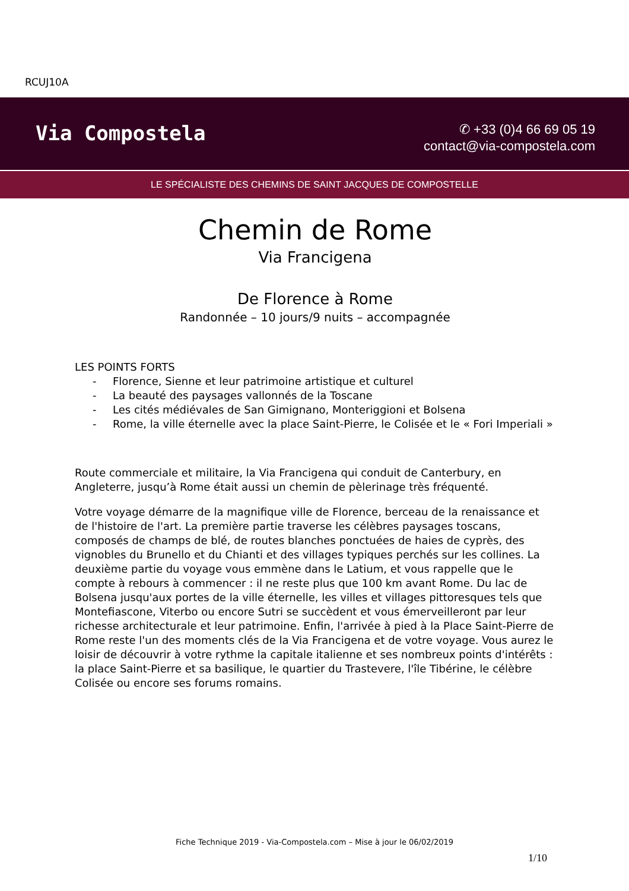RCUJ10A
Via Compostela
✆ +33 (0)4 66 69 05 19
contact@via-compostela.com
LE SPÉCIALISTE DES CHEMINS DE SAINT JACQUES DE COMPOSTELLE
Chemin de Rome
Via Francigena
De Florence à Rome
Randonnée – 10 jours/9 nuits – accompagnée
LES POINTS FORTS
- Florence, Sienne et leur patrimoine artistique et culturel
- La beauté des paysages vallonnés de la Toscane
- Les cités médiévales de San Gimignano, Monteriggioni et Bolsena
- Rome, la ville éternelle avec la place Saint-Pierre, le Colisée et le « Fori Imperiali »
Route commerciale et militaire, la Via Francigena qui conduit de Canterbury, en Angleterre, jusqu’à Rome était aussi un chemin de pèlerinage très fréquenté.
Votre voyage démarre de la magnifique ville de Florence, berceau de la renaissance et de l'histoire de l'art. La première partie traverse les célèbres paysages toscans, composés de champs de blé, de routes blanches ponctuées de haies de cyprès, des vignobles du Brunello et du Chianti et des villages typiques perchés sur les collines. La deuxième partie du voyage vous emmène dans le Latium, et vous rappelle que le compte à rebours à commencer : il ne reste plus que 100 km avant Rome. Du lac de Bolsena jusqu'aux portes de la ville éternelle, les villes et villages pittoresques tels que Montefiascone, Viterbo ou encore Sutri se succèdent et vous émerveilleront par leur richesse architecturale et leur patrimoine. Enfin, l'arrivée à pied à la Place Saint-Pierre de Rome reste l'un des moments clés de la Via Francigena et de votre voyage. Vous aurez le loisir de découvrir à votre rythme la capitale italienne et ses nombreux points d'intérêts : la place Saint-Pierre et sa basilique, le quartier du Trastevere, l'île Tibérine, le célèbre Colisée ou encore ses forums romains.
Fiche Technique 2019 - Via-Compostela.com – Mise à jour le 06/02/2019
1/10